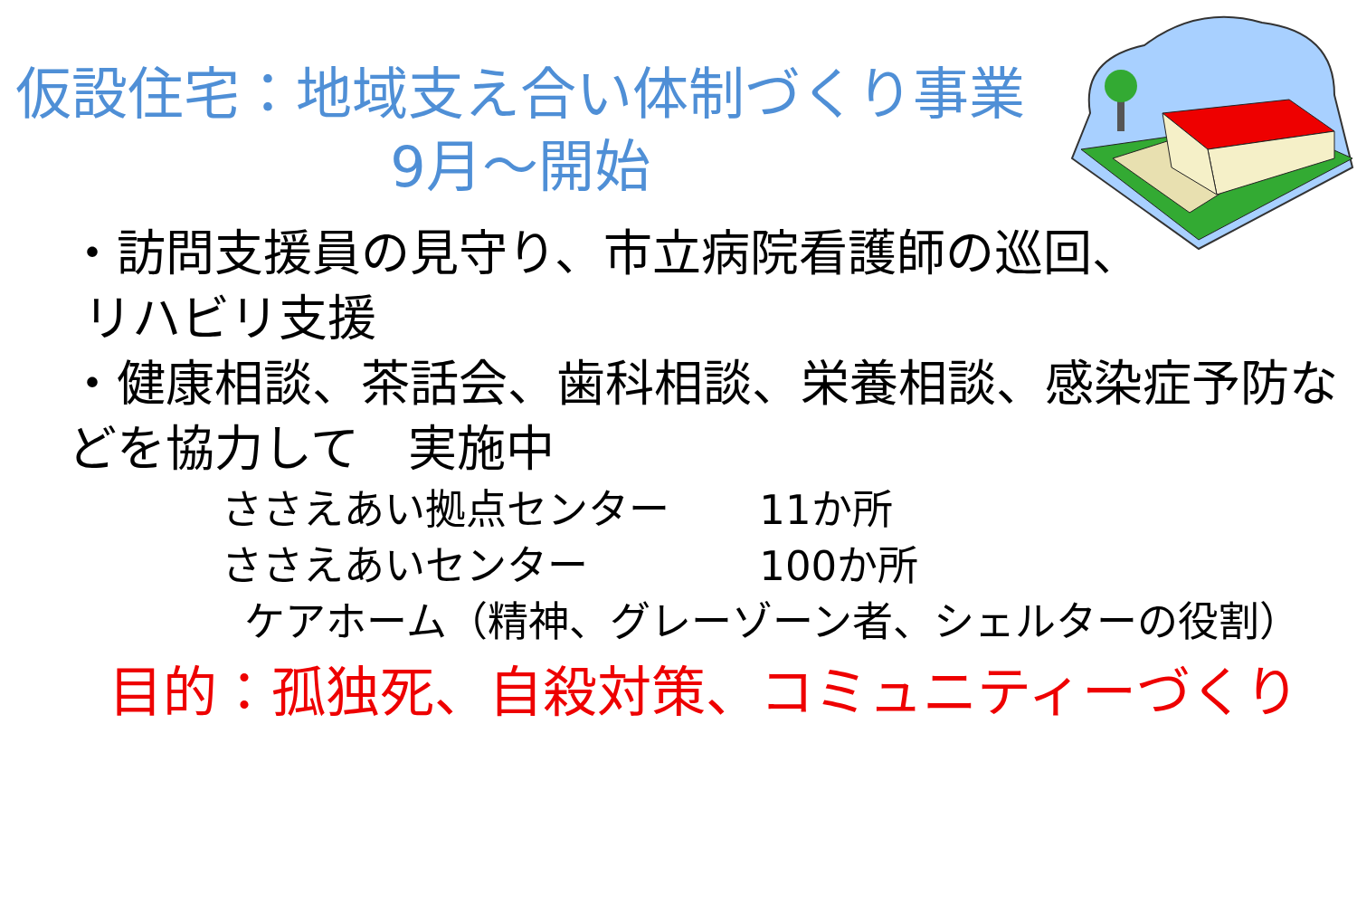仮設住宅：地域支え合い体制づくり事業
9月～開始
・訪問支援員の見守り、市立病院看護師の巡回、
リハビリ支援
・健康相談、茶話会、歯科相談、栄養相談、感染症予防などを協力して　実施中
ささえあい拠点センター 11か所
ささえあいセンター 100か所
ケアホーム（精神、グレーゾーン者、シェルターの役割）
目的：孤独死、自殺対策、コミュニティーづくり